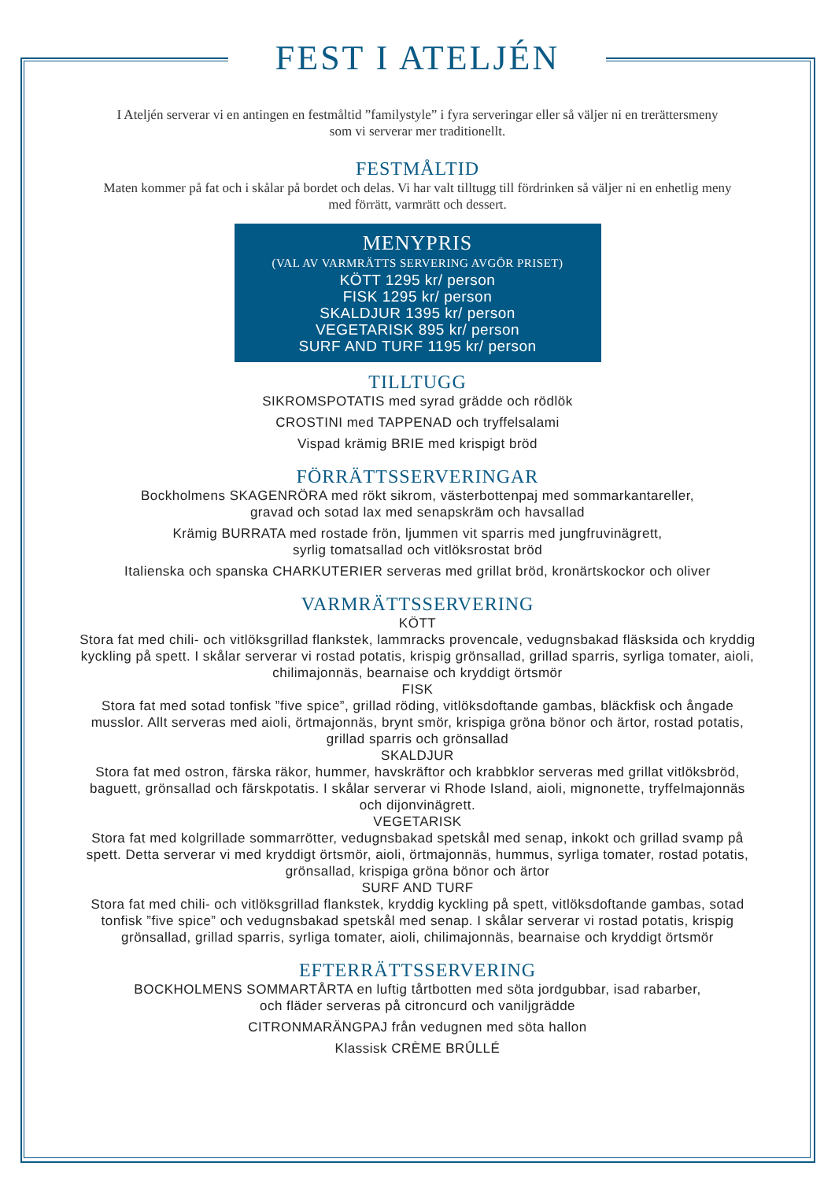FEST I ATELJÉN
I Ateljén serverar vi en antingen en festmåltid ”familystyle” i fyra serveringar eller så väljer ni en trerättersmeny som vi serverar mer traditionellt.
FESTMÅLTID
Maten kommer på fat och i skålar på bordet och delas. Vi har valt tilltugg till fördrinken så väljer ni en enhetlig meny med förrätt, varmrätt och dessert.
MENYPRIS
(VAL AV VARMRÄTTS SERVERING AVGÖR PRISET)
KÖTT 1295 kr/ person
FISK 1295 kr/ person
SKALDJUR 1395 kr/ person
VEGETARISK 895 kr/ person
SURF AND TURF 1195 kr/ person
TILLTUGG
SIKROMSPOTATIS med syrad grädde och rödlök
CROSTINI med TAPPENAD och tryffelsalami
Vispad krämig BRIE med krispigt bröd
FÖRRÄTTSSERVERINGAR
Bockholmens SKAGENRÖRA med rökt sikrom, västerbottenpaj med sommarkantareller,
gravad och sotad lax med senapskräm och havsallad
Krämig BURRATA med rostade frön, ljummen vit sparris med jungfruvinägrett,
syrlig tomatsallad och vitlöksrostat bröd
Italienska och spanska CHARKUTERIER serveras med grillat bröd, kronärtskockor och oliver
VARMRÄTTSSERVERING
KÖTT
Stora fat med chili- och vitlöksgrillad flankstek, lammracks provencale, vedugnsbakad fläsksida och kryddig kyckling på spett. I skålar serverar vi rostad potatis, krispig grönsallad, grillad sparris, syrliga tomater, aioli, chilimajonnäs, bearnaise och kryddigt örtsmör
FISK
Stora fat med sotad tonfisk ”five spice”, grillad röding, vitlöksdoftande gambas, bläckfisk och ångade musslor. Allt serveras med aioli, örtmajonnäs, brynt smör, krispiga gröna bönor och ärtor, rostad potatis, grillad sparris och grönsallad
SKALDJUR
Stora fat med ostron, färska räkor, hummer, havskräftor och krabbklor serveras med grillat vitlöksbröd, baguett, grönsallad och färskpotatis. I skålar serverar vi Rhode Island, aioli, mignonette, tryffelmajonnäs och dijonvinägrett.
VEGETARISK
Stora fat med kolgrillade sommarrötter, vedugnsbakad spetskål med senap, inkokt och grillad svamp på spett. Detta serverar vi med kryddigt örtsmör, aioli, örtmajonnäs, hummus, syrliga tomater, rostad potatis, grönsallad, krispiga gröna bönor och ärtor
SURF AND TURF
Stora fat med chili- och vitlöksgrillad flankstek, kryddig kyckling på spett, vitlöksdoftande gambas, sotad tonfisk ”five spice” och vedugnsbakad spetskål med senap. I skålar serverar vi rostad potatis, krispig grönsallad, grillad sparris, syrliga tomater, aioli, chilimajonnäs, bearnaise och kryddigt örtsmör
EFTERRÄTTSSERVERING
BOCKHOLMENS SOMMARTÅRTA en luftig tårtbotten med söta jordgubbar, isad rabarber,
och fläder serveras på citroncurd och vaniljgrädde
CITRONMARÄNGPAJ från vedugnen med söta hallon
Klassisk CRÈME BRÛLLÉ